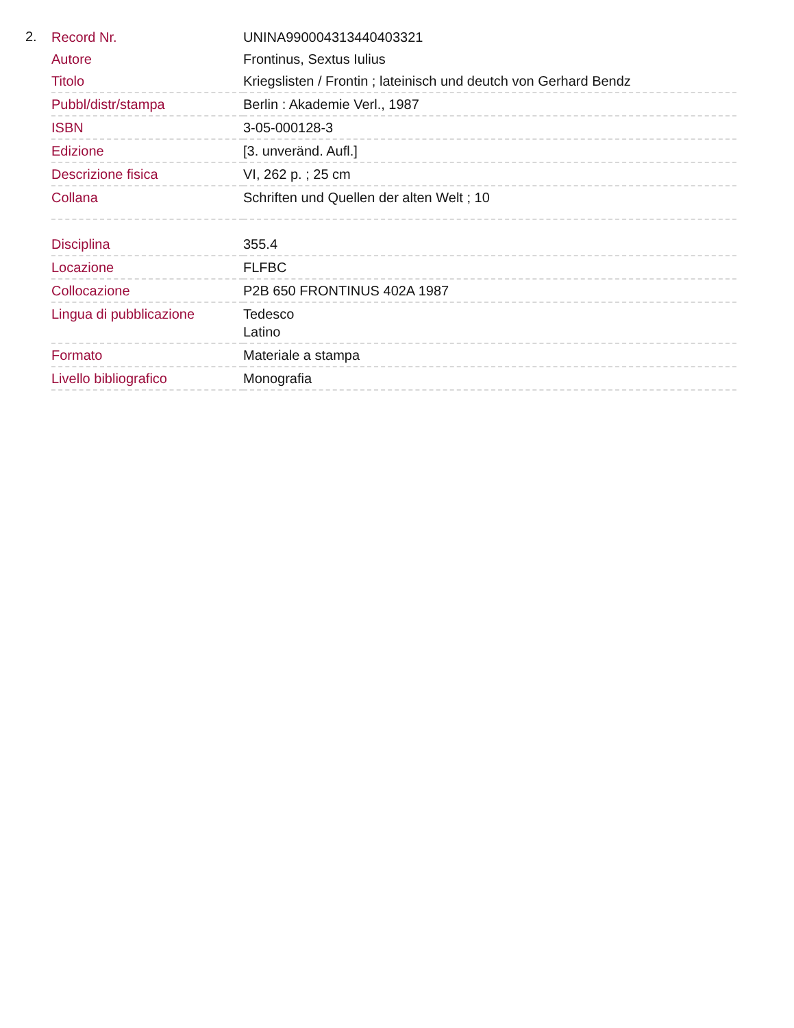2.
| Record Nr. | UNINA990004313440403321 |
| Autore | Frontinus, Sextus Iulius |
| Titolo | Kriegslisten / Frontin ; lateinisch und deutch von Gerhard Bendz |
| Pubbl/distr/stampa | Berlin : Akademie Verl., 1987 |
| ISBN | 3-05-000128-3 |
| Edizione | [3. unveränd. Aufl.] |
| Descrizione fisica | VI, 262 p. ; 25 cm |
| Collana | Schriften und Quellen der alten Welt ; 10 |
| Disciplina | 355.4 |
| Locazione | FLFBC |
| Collocazione | P2B 650 FRONTINUS 402A 1987 |
| Lingua di pubblicazione | Tedesco Latino |
| Formato | Materiale a stampa |
| Livello bibliografico | Monografia |